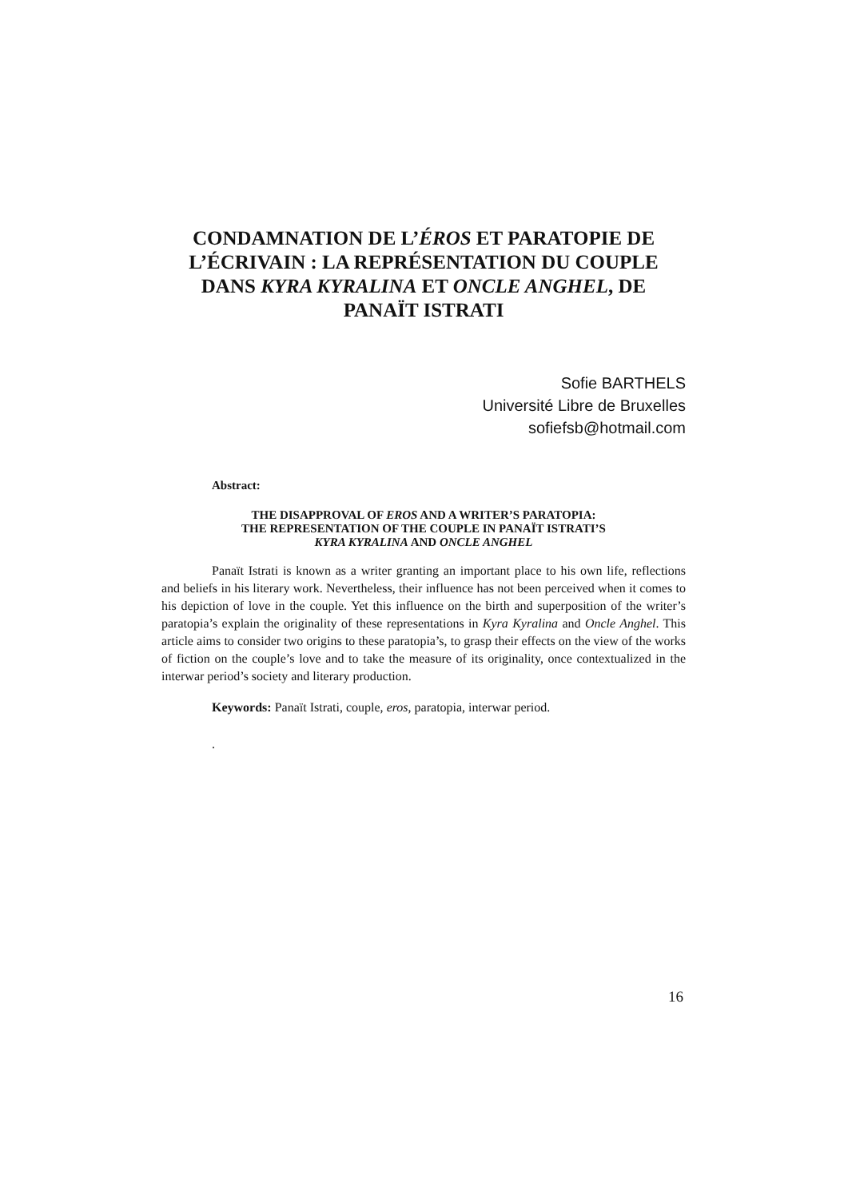CONDAMNATION DE L’ÉROS ET PARATOPIE DE L’ÉCRIVAIN : LA REPRÉSENTATION DU COUPLE DANS KYRA KYRALINA ET ONCLE ANGHEL, DE PANAÏT ISTRATI
Sofie BARTHELS
Université Libre de Bruxelles
sofiefsb@hotmail.com
Abstract:
THE DISAPPROVAL OF EROS AND A WRITER’S PARATOPIA:
THE REPRESENTATION OF THE COUPLE IN PANAÏT ISTRATI’S
KYRA KYRALINA AND ONCLE ANGHEL
Panaït Istrati is known as a writer granting an important place to his own life, reflections and beliefs in his literary work. Nevertheless, their influence has not been perceived when it comes to his depiction of love in the couple. Yet this influence on the birth and superposition of the writer’s paratopia’s explain the originality of these representations in Kyra Kyralina and Oncle Anghel. This article aims to consider two origins to these paratopia’s, to grasp their effects on the view of the works of fiction on the couple’s love and to take the measure of its originality, once contextualized in the interwar period’s society and literary production.
Keywords: Panaït Istrati, couple, eros, paratopia, interwar period.
.
16